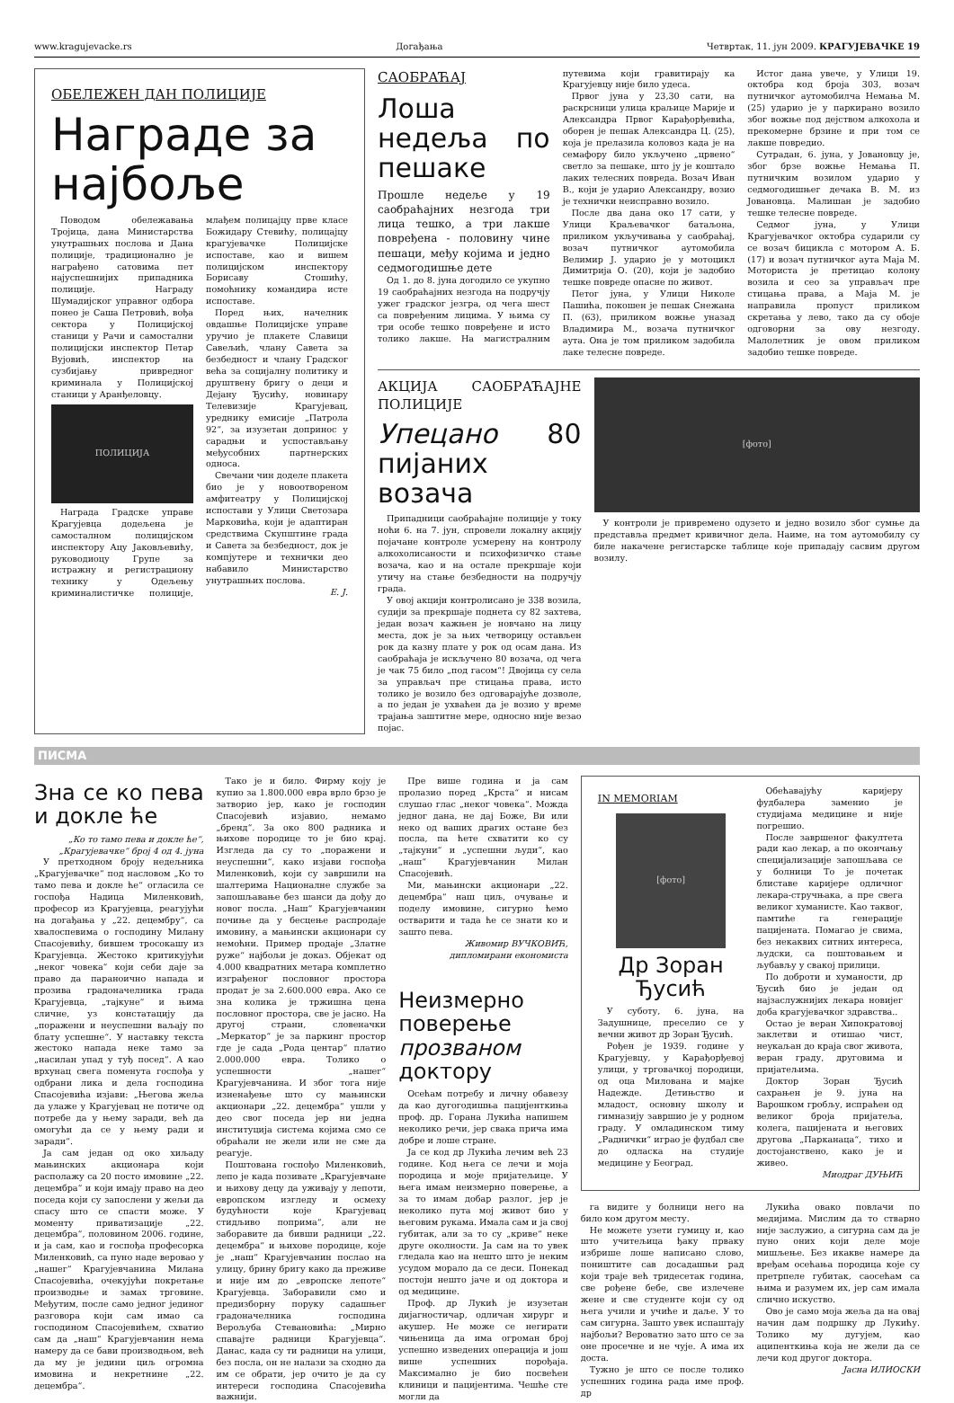www.kragujevacke.rs Догађања Четвртак, 11. јун 2009. КРАГУЈЕВАЧКЕ 19
ОБЕЛЕЖЕН ДАН ПОЛИЦИЈЕ
Награде за најбоље
Поводом обележавања Тројица, дана Министарства унутрашњих послова и Дана полиције, традиционално је награђено сатовима пет најуспешнијих припадника полиције. Награду Шумадијског управног одбора понео је Саша Петровић, вођа сектора у Полицијској станици у Рачи и самостални полицијски инспектор Петар Вујовић, инспектор на сузбијању привредног криминала у Полицијској станици у Аранђеловцу.
ПОЛИЦИЈА
Награда Градске управе Крагујевца додељена је самосталном полицијском инспектору Ацу Јаковљевићу, руководиоцу Групе за истражну и регистрациону технику у Одељењу криминалистичке полиције, млађем полицајцу прве класе Божидару Стевићу, полицајцу крагујевачке Полицијске испоставе, као и вишем полицијском инспектору Борисаву Стошићу, помоћнику командира исте испоставе.
Поред њих, начелник овдашње Полицијске управе уручио је плакете Славици Савељић, члану Савета за безбедност и члану Градског већа за социјалну политику и друштвену бригу о деци и Дејану Ђусићу, новинару Телевизије Крагујевац, уреднику емисије „Патрола 92“, за изузетан допринос у сарадњи и успостављању међусобних партнерских односа.
Свечани чин доделе плакета био је у новоотвореном амфитеатру у Полицијској испостави у Улици Светозара Марковића, који је адаптиран средствима Скупштине града и Савета за безбедност, док је компјутере и технички део набавило Министарство унутрашњих послова.
Е. Ј.
САОБРАЋАЈ
Лоша недеља по пешаке
Прошле недеље у 19 саобраћајних незгода три лица тешко, а три лакше повређена - половину чине пешаци, међу којима и једно седмогодишње дете
Од 1. до 8. јуна догодило се укупно 19 саобраћајних незгода на подручју ужег градског језгра, од чега шест са повређеним лицима. У њима су три особе тешко повређене и исто толико лакше. На магистралним путевима који гравитирају ка Крагујевцу није било удеса.
Првог јуна у 23,30 сати, на раскрсници улица краљице Марије и Александра Првог Карађорђевића, оборен је пешак Александра Ц. (25), која је прелазила коловоз када је на семафору било укључено „црвено“ светло за пешаке, што ју је коштало лаких телесних повреда. Возач Иван В., који је ударио Александру, возио је технички неисправно возило.
После два дана око 17 сати, у Улици Краљевачког батаљона, приликом укључивања у саобраћај, возач путничког аутомобила Велимир Ј. ударио је у мотоцикл Димитрија О. (20), који је задобио тешке повреде опасне по живот.
Петог јуна, у Улици Николе Пашића, покошен је пешак Снежана П. (63), приликом вожње уназад Владимира М., возача путничког аута. Она је том приликом задобила лаке телесне повреде.
Истог дана увече, у Улици 19. октобра код броја 303, возач путничког аутомобилча Немања М. (25) ударио је у паркирано возило због вожње под дејством алкохола и прекомерне брзине и при том се лакше повредио.
Сутрадан, 6. јуна, у Јовановцу је, због брзе вожње Немања П. путничким возилом ударио у седмогодишњег дечака В. М. из Јовановца. Малишан је задобио тешке телесне повреде.
Седмог јуна, у Улици Крагујевачког октобра сударили су се возач бицикла с мотором А. Б. (17) и возач путничког аута Маја М. Моториста је претицао колону возила и сео за управљач пре стицања права, а Маја М. је направила пропуст приликом скретања у лево, тако да су обоје одговорни за ову незгоду. Малолетник је овом приликом задобио тешке повреде.
АКЦИЈА САОБРАЋАЈНЕ ПОЛИЦИЈЕ
Упецано 80 пијаних возача
Припадници саобраћајне полиције у току ноћи 6. на 7. јун, спровели локалну акцију појачане контроле усмерену на контролу алкохолисаности и психофизичко стање возача, као и на остале прекршаје који утичу на стање безбедности на подручју града.
У овој акцији контролисано је 338 возила, судији за прекршаје поднета су 82 захтева, један возач кажњен је новчано на лицу места, док је за њих четворицу остављен рок да казну плате у рок од осам дана. Из саобраћаја је искључено 80 возача, од чега је чак 75 било „под гасом“! Двојица су села за управљач пре стицања права, исто толико је возило без одговарајуће дозволе, а по један је ухваћен да је возио у време трајања заштитне мере, односно није везао појас.
[фото]
У контроли је привремено одузето и једно возило због сумње да представља предмет кривичног дела. Наиме, на том аутомобилу су биле накачене регистарске таблице које припадају сасвим другом возилу.
ПИСМА
Зна се ко пева и докле ће
„Ко то тамо пева и докле ће“, „Крагујевачке“ број 4 од 4. јуна
У претходном броју недељника „Крагујевачке“ под насловом „Ко то тамо пева и докле ће“ огласила се госпођа Надица Миленковић, професор из Крагујевца, реагујући на догађања у „22. децембру“, са хвалоспевима о господину Милану Спасојевићу, бившем тросокашу из Крагујевца. Жестоко критикујући „неког човека“ који себи даје за право да параноично напада и прозива градоначелника града Крагујевца, „тајкуне“ и њима сличне, уз констатацију да „поражени и неуспешни ваљају по блату успешне“. У наставку текста жестоко напада неке тамо за „насилан упад у туђ посед“. А као врхунац свега поменута госпођа у одбрани лика и дела господина Спасојевића изјави: „Његова жеља да улаже у Крагујевац не потиче од потребе да у њему заради, већ да омогући да се у њему ради и заради“.
Ја сам један од око хиљаду мањинских акционара који располажу са 20 посто имовине „22. децембра“ и који имају право на део поседа који су запослени у жељи да спасу што се спасти може. У моменту приватизације „22. децембра“, половином 2006. године, и ја сам, као и госпођа професорка Миленковић, са пуно наде веровао у „нашег“ Крагујевчанина Милана Спасојевића, очекујући покретање производње и замах трговине. Међутим, после само једног јединог разговора који сам имао са господином Спасојевићем, схватио сам да „наш“ Крагујевчанин нема намеру да се бави производњом, већ да му је једини циљ огромна имовина и некретнине „22. децембра“.
Тако је и било. Фирму коју је купио за 1.800.000 евра врло брзо је затворио јер, како је господин Спасојевић изјавио, немамо „бренд“. За око 800 радника и њихове породице то је био крај. Изгледа да су то „поражени и неуспешни“, како изјави госпођа Миленковић, који су завршили на шалтерима Националне службе за запошљавање без шанси да дођу до новог посла. „Наш“ Крагујевчанин почиње да у бесцење распродаје имовину, а мањински акционари су немоћни. Пример продаје „Златне руже“ најбољи је доказ. Објекат од 4.000 квадратних метара комплетно изграђеног пословног простора продат је за 2.600.000 евра. Ако се зна колика је тржишна цена пословног простора, све је јасно. На другој страни, словеначки „Меркатор“ је за паркинг простор где је сада „Рода центар“ платио 2.000.000 евра. Толико о успешности „нашег“ Крагујевчанина. И због тога није изненађење што су мањински акционари „22. децембра“ ушли у део свог поседа јер ни једна институција система којима смо се обраћали не жели или не сме да реагује.
Поштована госпођо Миленковић, лепо је када позивате „Крагујевчане и њихову децу да уживају у лепоти, европском изгледу и осмеху будућности које Крагујевац стидљиво поприма“, али не заборавите да бивши радници „22. децембра“ и њихове породице, које је „наш“ Крагујевчанин послао на улицу, брину бригу како да преживе и није им до „европске лепоте“ Крагујевца. Заборавили смо и предизборну поруку садашњег градоначелника господина Верољуба Стевановића: „Мирно спавајте радници Крагујевца“. Данас, када су ти радници на улици, без посла, он не налази за сходно да им се обрати, јер очито је да су интереси господина Спасојевића важнији.
Пре више година и ја сам пролазио поред „Крста“ и нисам слушао глас „неког човека“. Можда једног дана, не дај Боже, Ви или неко од ваших драгих остане без посла, па ћете схватити ко су „тајкуни“ и „успешни људи“, као „наш“ Крагујевчанин Милан Спасојевић.
Ми, мањински акционари „22. децембра“ наш циљ, очување и поделу имовине, сигурно ћемо остварити и тада ће се знати ко и зашто пева.
Живомир ВУЧКОВИЋ, дипломирани економиста
Неизмерно поверење прозваном доктору
Осећам потребу и личну обавезу да као дугогодишња пацијенткиња проф. др. Горана Лукића напишем неколико речи, јер свака прича има добре и лоше стране.
Ја се код др Лукића лечим већ 23 године. Код њега се лечи и моја породица и моје пријатељице. У њега имам неизмерно поверење, а за то имам добар разлог, јер је неколико пута мој живот био у његовим рукама. Имала сам и ја свој губитак, али за то су „криве“ неке друге околности. Ја сам на то увек гледала као на нешто што је неким усудом морало да се деси. Понекад постоји нешто јаче и од доктора и од медицине.
Проф. др Лукић је изузетан дијагностичар, одличан хирург и акушер. Не може се негирати чињеница да има огроман број успешно изведених операција и још више успешних порођаја. Максимално је био посвећен клиници и пацијентима. Чешће сте могли да
IN MEMORIAM
[фото]
Др Зоран Ђусић
У суботу, 6. јуна, на Задушнице, преселио се у вечни живот др Зоран Ђусић.
Рођен је 1939. године у Крагујевцу, у Карађорђевој улици, у трговачкој породици, од оца Милована и мајке Надежде. Детињство и младост, основну школу и гимназију завршио је у родном граду. У омладинском тиму „Раднички“ играо је фудбал све до одласка на студије медицине у Београд.
Обећавајућу каријеру фудбалера заменио је студијама медицине и није погрешио.
После завршеног факултета ради као лекар, а по окончању специјализације запошљава се у болници То је почетак блиставе каријере одличног лекара-стручњака, а пре свега великог хуманисте. Као таквог, памтиће га генерације пацијената. Помагао је свима, без некаквих ситних интереса, људски, са поштовањем и љубављу у свакој прилици.
По доброти и хуманости, др Ђусић био је један од најзаслужнијих лекара новијег доба крагујевачког здравства..
Остао је веран Хипократовој заклетви и отишао чист, неукаљан до краја свог живота, веран граду, друговима и пријатељима.
Доктор Зоран Ђусић сахрањен је 9. јуна на Варошком гробљу, испраћен од великог броја пријатеља, колега, пацијената и његових другова „Парканаца“, тихо и достојанствено, како је и живео.
Миодраг ДУЊИЋ
га видите у болници него на било ком другом месту.
Не можете узети гумицу и, као што учитељица ђаку првaку избрише лоше написано слово, поништите сав досадашњи рад који траје већ тридесетак година, све рођене бебе, све излечене жене и све студенте који су од њега учили и учиће и даље. У то сам сигурна. Зашто увек испаштају најбољи? Вероватно зато што се за оне просечне и не чује. А има их доста.
Тужно је што се после толико успешних година рада име проф. др
Лукића овако повлачи по медијима. Мислим да то стварно није заслужио, а сигурна сам да је пуно оних који деле моје мишљење. Без икакве намере да вређам осећања породица које су претрпеле губитак, саосећам са њима и разумем их, јер сам имала слично искуство.
Ово је само моја жеља да на овај начин дам подршку др Лукићу. Толико му дугујем, као аципенткиња која не жели да се лечи код другог доктора.
Јасна ИЛИОСКИ